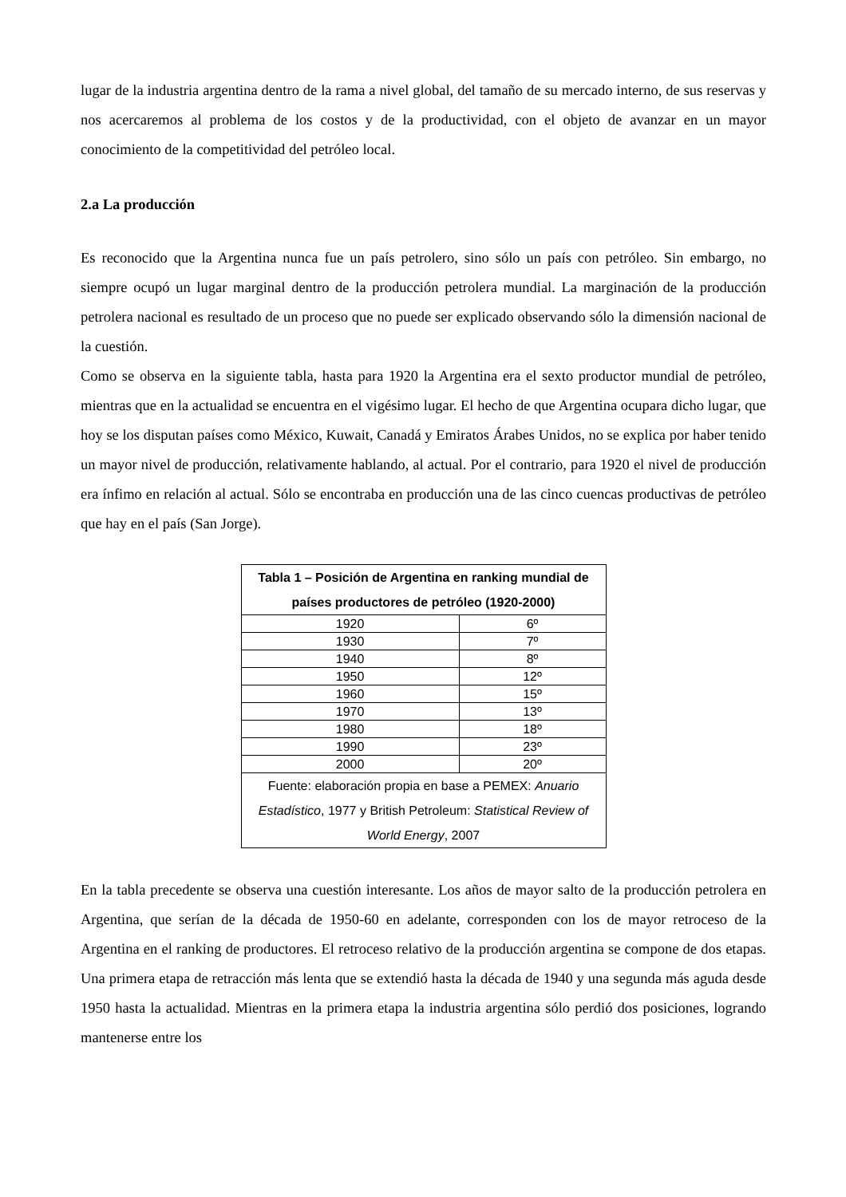lugar de la industria argentina dentro de la rama a nivel global, del tamaño de su mercado interno, de sus reservas y nos acercaremos al problema de los costos y de la productividad, con el objeto de avanzar en un mayor conocimiento de la competitividad del petróleo local.
2.a La producción
Es reconocido que la Argentina nunca fue un país petrolero, sino sólo un país con petróleo. Sin embargo, no siempre ocupó un lugar marginal dentro de la producción petrolera mundial. La marginación de la producción petrolera nacional es resultado de un proceso que no puede ser explicado observando sólo la dimensión nacional de la cuestión.
Como se observa en la siguiente tabla, hasta para 1920 la Argentina era el sexto productor mundial de petróleo, mientras que en la actualidad se encuentra en el vigésimo lugar. El hecho de que Argentina ocupara dicho lugar, que hoy se los disputan países como México, Kuwait, Canadá y Emiratos Árabes Unidos, no se explica por haber tenido un mayor nivel de producción, relativamente hablando, al actual. Por el contrario, para 1920 el nivel de producción era ínfimo en relación al actual. Sólo se encontraba en producción una de las cinco cuencas productivas de petróleo que hay en el país (San Jorge).
| Tabla 1 – Posición de Argentina en ranking mundial de países productores de petróleo (1920-2000) | |
| --- | --- |
| 1920 | 6º |
| 1930 | 7º |
| 1940 | 8º |
| 1950 | 12º |
| 1960 | 15º |
| 1970 | 13º |
| 1980 | 18º |
| 1990 | 23º |
| 2000 | 20º |
| Fuente: elaboración propia en base a PEMEX: Anuario Estadístico , 1977 y British Petroleum: Statistical Review of World Energy , 2007 | |
En la tabla precedente se observa una cuestión interesante. Los años de mayor salto de la producción petrolera en Argentina, que serían de la década de 1950-60 en adelante, corresponden con los de mayor retroceso de la Argentina en el ranking de productores. El retroceso relativo de la producción argentina se compone de dos etapas. Una primera etapa de retracción más lenta que se extendió hasta la década de 1940 y una segunda más aguda desde 1950 hasta la actualidad. Mientras en la primera etapa la industria argentina sólo perdió dos posiciones, logrando mantenerse entre los